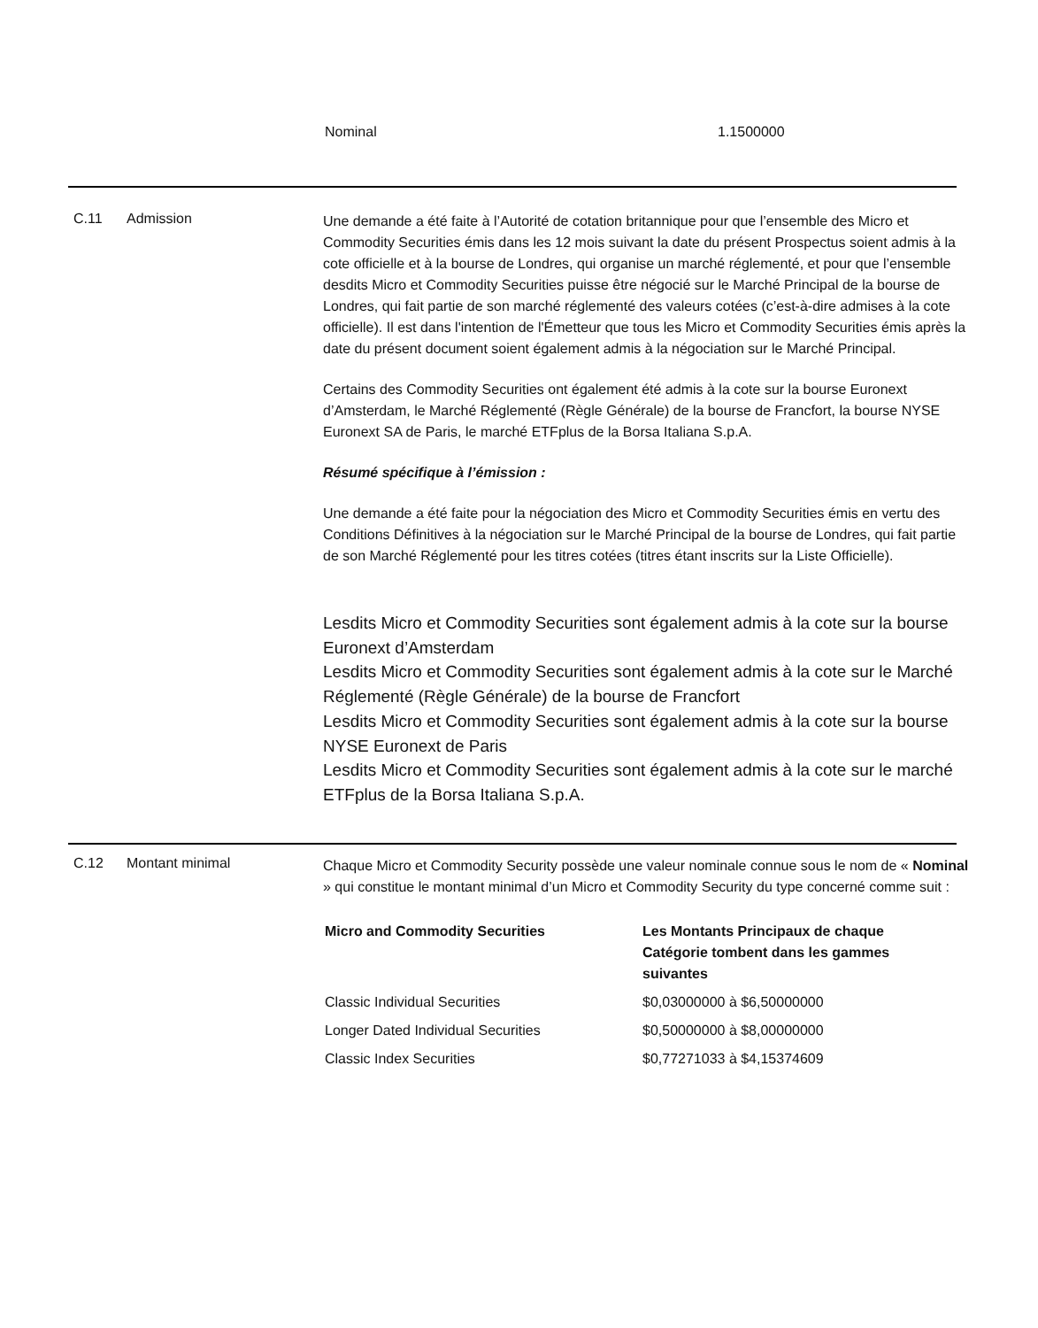Nominal 1.1500000
C.11 Admission
Une demande a été faite à l’Autorité de cotation britannique pour que l’ensemble des Micro et Commodity Securities émis dans les 12 mois suivant la date du présent Prospectus soient admis à la cote officielle et à la bourse de Londres, qui organise un marché réglementé, et pour que l’ensemble desdits Micro et Commodity Securities puisse être négocié sur le Marché Principal de la bourse de Londres, qui fait partie de son marché réglementé des valeurs cotées (c’est-à-dire admises à la cote officielle). Il est dans l'intention de l'Émetteur que tous les Micro et Commodity Securities émis après la date du présent document soient également admis à la négociation sur le Marché Principal.
Certains des Commodity Securities ont également été admis à la cote sur la bourse Euronext d’Amsterdam, le Marché Réglementé (Règle Générale) de la bourse de Francfort, la bourse NYSE Euronext SA de Paris, le marché ETFplus de la Borsa Italiana S.p.A.
Résumé spécifique à l’émission :
Une demande a été faite pour la négociation des Micro et Commodity Securities émis en vertu des Conditions Définitives à la négociation sur le Marché Principal de la bourse de Londres, qui fait partie de son Marché Réglementé pour les titres cotées (titres étant inscrits sur la Liste Officielle).
Lesdits Micro et Commodity Securities sont également admis à la cote sur la bourse Euronext d’Amsterdam
Lesdits Micro et Commodity Securities sont également admis à la cote sur le Marché Réglementé (Règle Générale) de la bourse de Francfort
Lesdits Micro et Commodity Securities sont également admis à la cote sur la bourse NYSE Euronext de Paris
Lesdits Micro et Commodity Securities sont également admis à la cote sur le marché ETFplus de la Borsa Italiana S.p.A.
C.12 Montant minimal
Chaque Micro et Commodity Security possède une valeur nominale connue sous le nom de « Nominal » qui constitue le montant minimal d’un Micro et Commodity Security du type concerné comme suit :
| Micro and Commodity Securities | Les Montants Principaux de chaque Catégorie tombent dans les gammes suivantes |
| --- | --- |
| Classic Individual Securities | $0,03000000 à $6,50000000 |
| Longer Dated Individual Securities | $0,50000000 à $8,00000000 |
| Classic Index Securities | $0,77271033 à $4,15374609 |